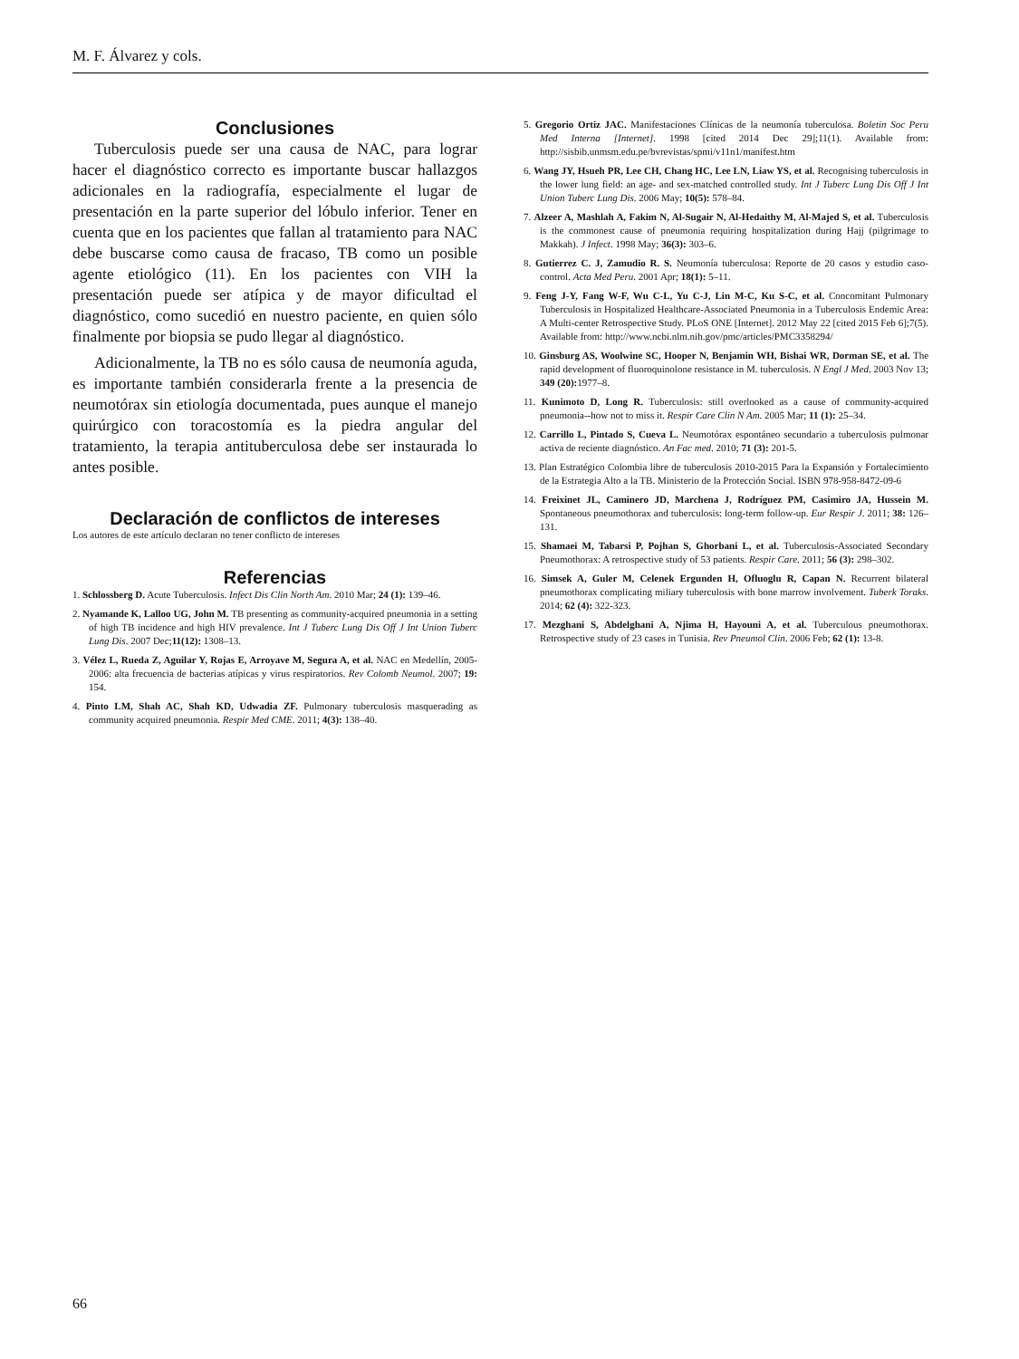M. F. Álvarez y cols.
Conclusiones
Tuberculosis puede ser una causa de NAC, para lograr hacer el diagnóstico correcto es importante buscar hallazgos adicionales en la radiografía, especialmente el lugar de presentación en la parte superior del lóbulo inferior. Tener en cuenta que en los pacientes que fallan al tratamiento para NAC debe buscarse como causa de fracaso, TB como un posible agente etiológico (11). En los pacientes con VIH la presentación puede ser atípica y de mayor dificultad el diagnóstico, como sucedió en nuestro paciente, en quien sólo finalmente por biopsia se pudo llegar al diagnóstico.
Adicionalmente, la TB no es sólo causa de neumonía aguda, es importante también considerarla frente a la presencia de neumotórax sin etiología documentada, pues aunque el manejo quirúrgico con toracostomía es la piedra angular del tratamiento, la terapia antituberculosa debe ser instaurada lo antes posible.
Declaración de conflictos de intereses
Los autores de este artículo declaran no tener conflicto de intereses
Referencias
1. Schlossberg D. Acute Tuberculosis. Infect Dis Clin North Am. 2010 Mar; 24 (1): 139–46.
2. Nyamande K, Lalloo UG, John M. TB presenting as community-acquired pneumonia in a setting of high TB incidence and high HIV prevalence. Int J Tuberc Lung Dis Off J Int Union Tuberc Lung Dis. 2007 Dec;11(12): 1308–13.
3. Vélez L, Rueda Z, Aguilar Y, Rojas E, Arroyave M, Segura A, et al. NAC en Medellín, 2005-2006: alta frecuencia de bacterias atípicas y virus respiratorios. Rev Colomb Neumol. 2007; 19: 154.
4. Pinto LM, Shah AC, Shah KD, Udwadia ZF. Pulmonary tuberculosis masquerading as community acquired pneumonia. Respir Med CME. 2011; 4(3): 138–40.
5. Gregorio Ortiz JAC. Manifestaciones Clínicas de la neumonía tuberculosa. Boletin Soc Peru Med Interna [Internet]. 1998 [cited 2014 Dec 29];11(1). Available from: http://sisbib.unmsm.edu.pe/bvrevistas/spmi/v11n1/manifest.htm
6. Wang JY, Hsueh PR, Lee CH, Chang HC, Lee LN, Liaw YS, et al. Recognising tuberculosis in the lower lung field: an age- and sex-matched controlled study. Int J Tuberc Lung Dis Off J Int Union Tuberc Lung Dis. 2006 May; 10(5): 578–84.
7. Alzeer A, Mashlah A, Fakim N, Al-Sugair N, Al-Hedaithy M, Al-Majed S, et al. Tuberculosis is the commonest cause of pneumonia requiring hospitalization during Hajj (pilgrimage to Makkah). J Infect. 1998 May; 36(3): 303–6.
8. Gutierrez C. J, Zamudio R. S. Neumonía tuberculosa: Reporte de 20 casos y estudio caso-control. Acta Med Peru. 2001 Apr; 18(1): 5–11.
9. Feng J-Y, Fang W-F, Wu C-L, Yu C-J, Lin M-C, Ku S-C, et al. Concomitant Pulmonary Tuberculosis in Hospitalized Healthcare-Associated Pneumonia in a Tuberculosis Endemic Area: A Multi-center Retrospective Study. PLoS ONE [Internet]. 2012 May 22 [cited 2015 Feb 6];7(5). Available from: http://www.ncbi.nlm.nih.gov/pmc/articles/PMC3358294/
10. Ginsburg AS, Woolwine SC, Hooper N, Benjamin WH, Bishai WR, Dorman SE, et al. The rapid development of fluoroquinolone resistance in M. tuberculosis. N Engl J Med. 2003 Nov 13; 349 (20): 1977–8.
11. Kunimoto D, Long R. Tuberculosis: still overlooked as a cause of community-acquired pneumonia--how not to miss it. Respir Care Clin N Am. 2005 Mar; 11 (1): 25–34.
12. Carrillo L, Pintado S, Cueva L. Neumotórax espontáneo secundario a tuberculosis pulmonar activa de reciente diagnóstico. An Fac med. 2010; 71 (3): 201-5.
13. Plan Estratégico Colombia libre de tuberculosis 2010-2015 Para la Expansión y Fortalecimiento de la Estrategia Alto a la TB. Ministerio de la Protección Social. ISBN 978-958-8472-09-6
14. Freixinet JL, Caminero JD, Marchena J, Rodríguez PM, Casimiro JA, Hussein M. Spontaneous pneumothorax and tuberculosis: long-term follow-up. Eur Respir J. 2011; 38: 126–131.
15. Shamaei M, Tabarsi P, Pojhan S, Ghorbani L, et al. Tuberculosis-Associated Secondary Pneumothorax: A retrospective study of 53 patients. Respir Care. 2011; 56 (3): 298–302.
16. Simsek A, Guler M, Celenek Ergunden H, Ofluoglu R, Capan N. Recurrent bilateral pneumothorax complicating miliary tuberculosis with bone marrow involvement. Tuberk Toraks. 2014; 62 (4): 322-323.
17. Mezghani S, Abdelghani A, Njima H, Hayouni A, et al. Tuberculous pneumothorax. Retrospective study of 23 cases in Tunisia. Rev Pneumol Clin. 2006 Feb; 62 (1): 13-8.
66